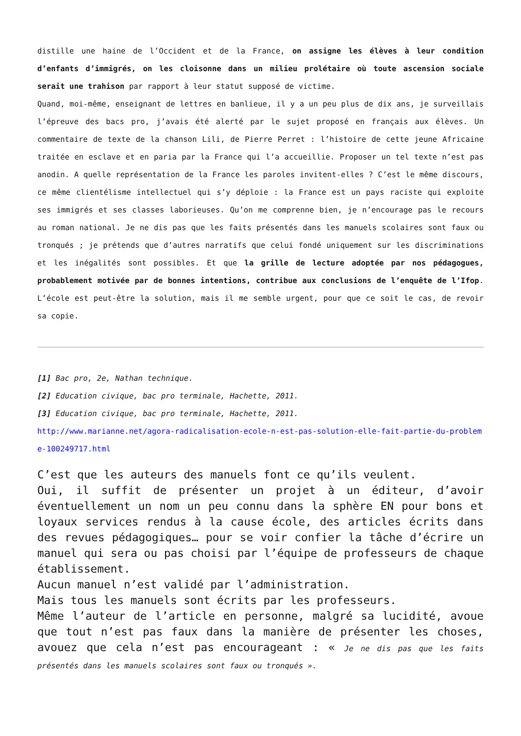distille une haine de l’Occident et de la France, on assigne les élèves à leur condition d’enfants d’immigrés, on les cloisonne dans un milieu prolétaire où toute ascension sociale serait une trahison par rapport à leur statut supposé de victime.
Quand, moi-même, enseignant de lettres en banlieue, il y a un peu plus de dix ans, je surveillais l’épreuve des bacs pro, j’avais été alerté par le sujet proposé en français aux élèves. Un commentaire de texte de la chanson Lili, de Pierre Perret : l’histoire de cette jeune Africaine traitée en esclave et en paria par la France qui l’a accueillie. Proposer un tel texte n’est pas anodin. A quelle représentation de la France les paroles invitent-elles ? C’est le même discours, ce même clientélisme intellectuel qui s’y déploie : la France est un pays raciste qui exploite ses immigrés et ses classes laborieuses. Qu’on me comprenne bien, je n’encourage pas le recours au roman national. Je ne dis pas que les faits présentés dans les manuels scolaires sont faux ou tronqués ; je prétends que d’autres narratifs que celui fondé uniquement sur les discriminations et les inégalités sont possibles. Et que la grille de lecture adoptée par nos pédagogues, probablement motivée par de bonnes intentions, contribue aux conclusions de l’enquête de l’Ifop. L’école est peut-être la solution, mais il me semble urgent, pour que ce soit le cas, de revoir sa copie.
[1] Bac pro, 2e, Nathan technique.
[2] Education civique, bac pro terminale, Hachette, 2011.
[3] Education civique, bac pro terminale, Hachette, 2011.
http://www.marianne.net/agora-radicalisation-ecole-n-est-pas-solution-elle-fait-partie-du-probleme-100249717.html
C’est que les auteurs des manuels font ce qu’ils veulent.
Oui, il suffit de présenter un projet à un éditeur, d’avoir éventuellement un nom un peu connu dans la sphère EN pour bons et loyaux services rendus à la cause école, des articles écrits dans des revues pédagogiques… pour se voir confier la tâche d’écrire un manuel qui sera ou pas choisi par l’équipe de professeurs de chaque établissement.
Aucun manuel n’est validé par l’administration.
Mais tous les manuels sont écrits par les professeurs.
Même l’auteur de l’article en personne, malgré sa lucidité, avoue que tout n’est pas faux dans la manière de présenter les choses, avouez que cela n’est pas encourageant : « Je ne dis pas que les faits présentés dans les manuels scolaires sont faux ou tronqués ».